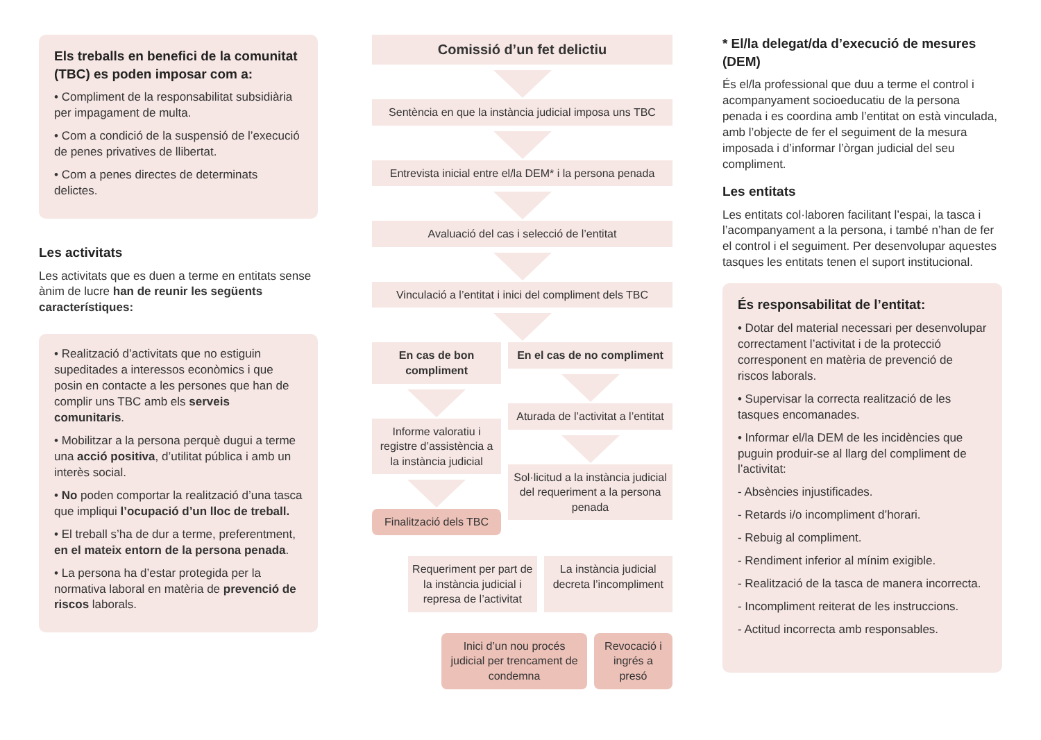Els treballs en benefici de la comunitat (TBC) es poden imposar com a:
• Compliment de la responsabilitat subsidiària per impagament de multa.
• Com a condició de la suspensió de l’execució de penes privatives de llibertat.
• Com a penes directes de determinats delictes.
Les activitats
Les activitats que es duen a terme en entitats sense ànim de lucre han de reunir les següents característiques:
• Realització d’activitats que no estiguin supeditades a interessos econòmics i que posin en contacte a les persones que han de complir uns TBC amb els serveis comunitaris.
• Mobilitzar a la persona perquè dugui a terme una acció positiva, d’utilitat pública i amb un interès social.
• No poden comportar la realització d’una tasca que impliqui l’ocupació d’un lloc de treball.
• El treball s’ha de dur a terme, preferentment, en el mateix entorn de la persona penada.
• La persona ha d’estar protegida per la normativa laboral en matèria de prevenció de riscos laborals.
Comissió d’un fet delictiu
Sentència en que la instància judicial imposa uns TBC
Entrevista inicial entre el/la DEM* i la persona penada
Avaluació del cas i selecció de l’entitat
Vinculació a l’entitat i inici del compliment dels TBC
En cas de bon compliment
Informe valoratiu i registre d’assistència a la instància judicial
Finalització dels TBC
En el cas de no compliment
Aturada de l’activitat a l’entitat
Sol·licitud a la instància judicial del requeriment a la persona penada
Requeriment per part de la instància judicial i represa de l’activitat
La instància judicial decreta l’incompliment
Inici d’un nou procés judicial per trencament de condemna
Revocació i ingrés a presó
* El/la delegat/da d’execució de mesures (DEM)
És el/la professional que duu a terme el control i acompanyament socioeducatiu de la persona penada i es coordina amb l’entitat on està vinculada, amb l’objecte de fer el seguiment de la mesura imposada i d’informar l’òrgan judicial del seu compliment.
Les entitats
Les entitats col·laboren facilitant l’espai, la tasca i l’acompanyament a la persona, i també n’han de fer el control i el seguiment. Per desenvolupar aquestes tasques les entitats tenen el suport institucional.
És responsabilitat de l’entitat:
• Dotar del material necessari per desenvolupar correctament l’activitat i de la protecció corresponent en matèria de prevenció de riscos laborals.
• Supervisar la correcta realització de les tasques encomanades.
• Informar el/la DEM de les incidències que puguin produir-se al llarg del compliment de l’activitat:
- Absències injustificades.
- Retards i/o incompliment d’horari.
- Rebuig al compliment.
- Rendiment inferior al mínim exigible.
- Realització de la tasca de manera incorrecta.
- Incompliment reiterat de les instruccions.
- Actitud incorrecta amb responsables.